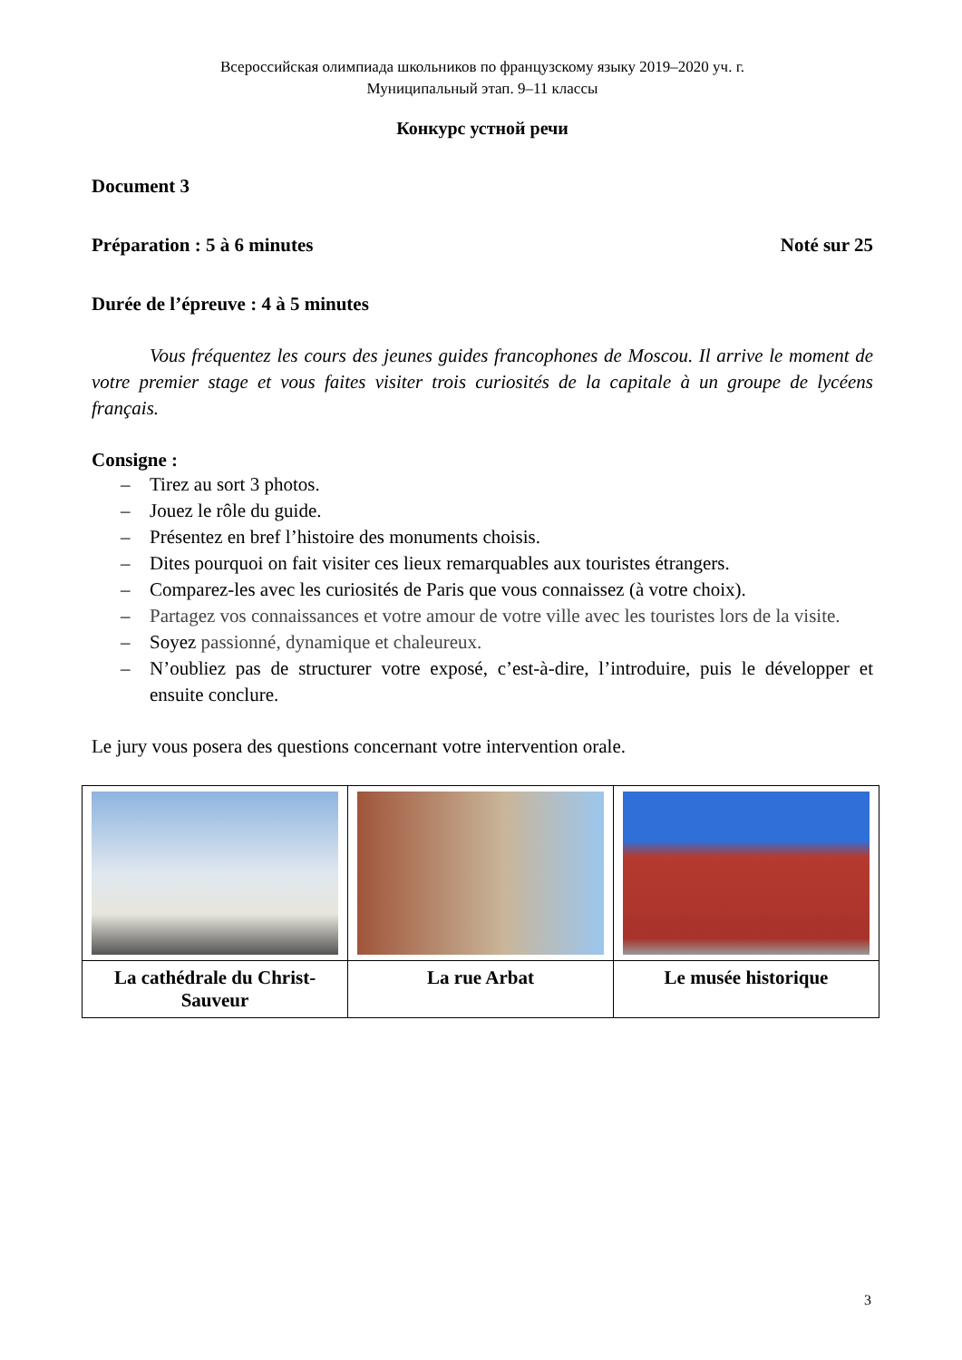Всероссийская олимпиада школьников по французскому языку 2019–2020 уч. г.
Муниципальный этап. 9–11 классы
Конкурс устной речи
Document 3
Préparation : 5 à 6 minutes Noté sur 25
Durée de l’épreuve : 4 à 5 minutes
Vous fréquentez les cours des jeunes guides francophones de Moscou. Il arrive le moment de votre premier stage et vous faites visiter trois curiosités de la capitale à un groupe de lycéens français.
Consigne :
– Tirez au sort 3 photos.
– Jouez le rôle du guide.
– Présentez en bref l’histoire des monuments choisis.
– Dites pourquoi on fait visiter ces lieux remarquables aux touristes étrangers.
– Comparez-les avec les curiosités de Paris que vous connaissez (à votre choix).
– Partagez vos connaissances et votre amour de votre ville avec les touristes lors de la visite.
– Soyez passionné, dynamique et chaleureux.
– N’oubliez pas de structurer votre exposé, c’est-à-dire, l’introduire, puis le développer et ensuite conclure.
Le jury vous posera des questions concernant votre intervention orale.
| La cathédrale du Christ-Sauveur | La rue Arbat | Le musée historique |
3